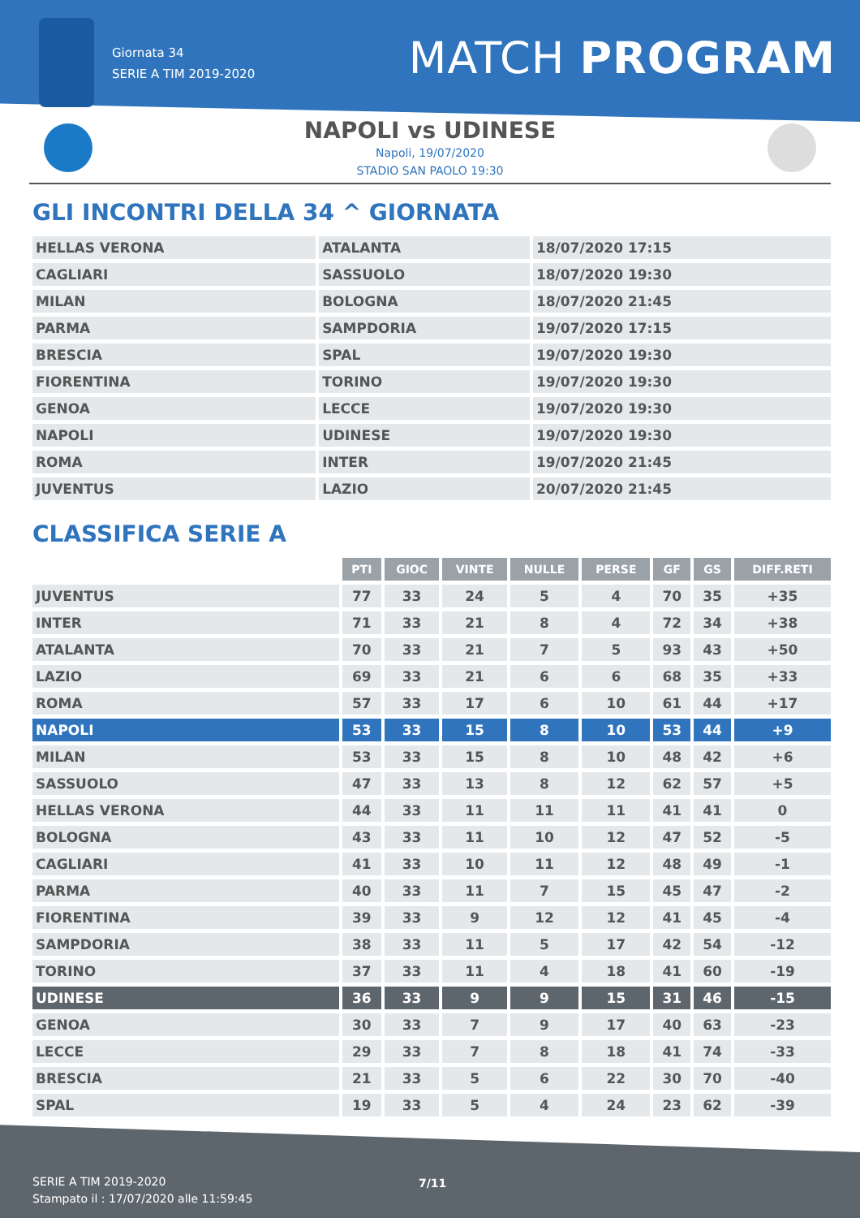Giornata 34
SERIE A TIM 2019-2020
MATCH PROGRAM
NAPOLI vs UDINESE
Napoli, 19/07/2020
STADIO SAN PAOLO 19:30
GLI INCONTRI DELLA 34 ^ GIORNATA
| HELLAS VERONA | ATALANTA | 18/07/2020 17:15 |
| CAGLIARI | SASSUOLO | 18/07/2020 19:30 |
| MILAN | BOLOGNA | 18/07/2020 21:45 |
| PARMA | SAMPDORIA | 19/07/2020 17:15 |
| BRESCIA | SPAL | 19/07/2020 19:30 |
| FIORENTINA | TORINO | 19/07/2020 19:30 |
| GENOA | LECCE | 19/07/2020 19:30 |
| NAPOLI | UDINESE | 19/07/2020 19:30 |
| ROMA | INTER | 19/07/2020 21:45 |
| JUVENTUS | LAZIO | 20/07/2020 21:45 |
CLASSIFICA SERIE A
| | PTI | GIOC | VINTE | NULLE | PERSE | GF | GS | DIFF.RETI |
| --- | --- | --- | --- | --- | --- | --- | --- | --- |
| JUVENTUS | 77 | 33 | 24 | 5 | 4 | 70 | 35 | +35 |
| INTER | 71 | 33 | 21 | 8 | 4 | 72 | 34 | +38 |
| ATALANTA | 70 | 33 | 21 | 7 | 5 | 93 | 43 | +50 |
| LAZIO | 69 | 33 | 21 | 6 | 6 | 68 | 35 | +33 |
| ROMA | 57 | 33 | 17 | 6 | 10 | 61 | 44 | +17 |
| NAPOLI | 53 | 33 | 15 | 8 | 10 | 53 | 44 | +9 |
| MILAN | 53 | 33 | 15 | 8 | 10 | 48 | 42 | +6 |
| SASSUOLO | 47 | 33 | 13 | 8 | 12 | 62 | 57 | +5 |
| HELLAS VERONA | 44 | 33 | 11 | 11 | 11 | 41 | 41 | 0 |
| BOLOGNA | 43 | 33 | 11 | 10 | 12 | 47 | 52 | -5 |
| CAGLIARI | 41 | 33 | 10 | 11 | 12 | 48 | 49 | -1 |
| PARMA | 40 | 33 | 11 | 7 | 15 | 45 | 47 | -2 |
| FIORENTINA | 39 | 33 | 9 | 12 | 12 | 41 | 45 | -4 |
| SAMPDORIA | 38 | 33 | 11 | 5 | 17 | 42 | 54 | -12 |
| TORINO | 37 | 33 | 11 | 4 | 18 | 41 | 60 | -19 |
| UDINESE | 36 | 33 | 9 | 9 | 15 | 31 | 46 | -15 |
| GENOA | 30 | 33 | 7 | 9 | 17 | 40 | 63 | -23 |
| LECCE | 29 | 33 | 7 | 8 | 18 | 41 | 74 | -33 |
| BRESCIA | 21 | 33 | 5 | 6 | 22 | 30 | 70 | -40 |
| SPAL | 19 | 33 | 5 | 4 | 24 | 23 | 62 | -39 |
SERIE A TIM 2019-2020
Stampato il : 17/07/2020 alle 11:59:45
7/11